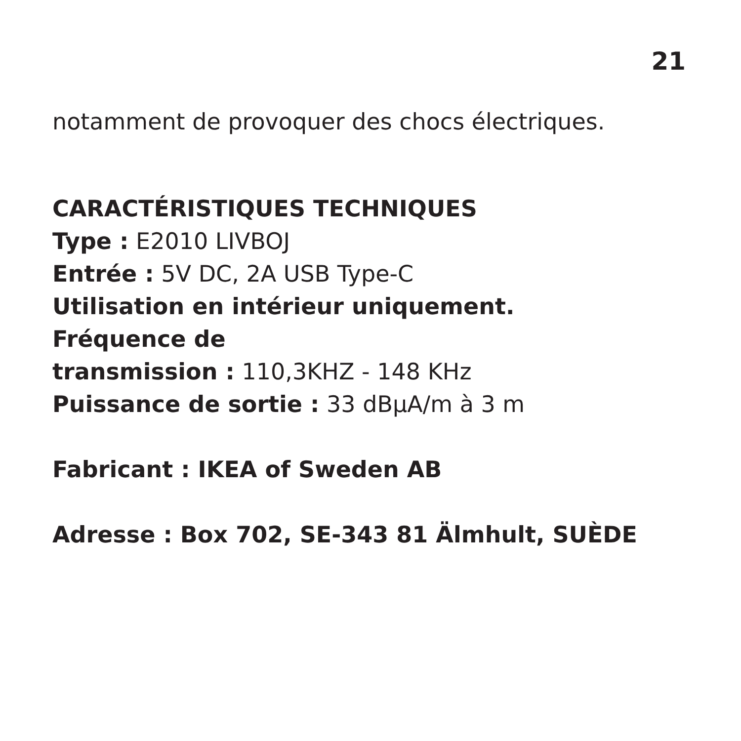21
notamment de provoquer des chocs électriques.
CARACTÉRISTIQUES TECHNIQUES
Type : E2010 LIVBOJ
Entrée : 5V DC, 2A USB Type-C
Utilisation en intérieur uniquement.
Fréquence de
transmission : 110,3KHZ - 148 KHz
Puissance de sortie : 33 dBμA/m à 3 m
Fabricant : IKEA of Sweden AB
Adresse : Box 702, SE-343 81 Älmhult, SUÈDE